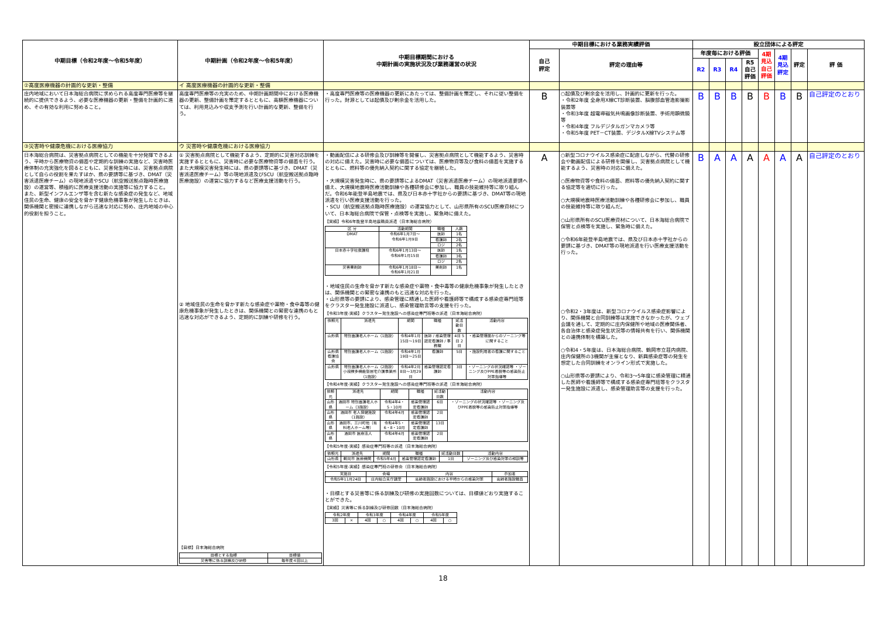| 中期目標（令和2年度～令和5年度） | 中期計画（令和2年度～令和5年度） | 中期目標期間における 中期計画の実施状況及び業務運営の状況 | 中期目標における業務実績評価 | | 設立団体による評定 | | | | | | | |
| --- | --- | --- | --- | --- | --- | --- | --- | --- | --- | --- | --- | --- |
| | | | 自己 評定 | 評定の理由等 | 年度毎における評価 | | | | 4期 見込 自己 評価 | 4期 見込 評定 | 評定 | 評 価 |
| | | | | | R2 | R3 | R4 | R5 自己 評価 | | | | |
| ②高度医療機器の計画的な更新・整備 | イ 高度医療機器の計画的な更新・整備 | | | | | | | | | | | |
| 庄内地域において日本海総合病院に求められる高度専門医療等を継続的に提供できるよう、必要な医療機器の更新・整備を計画的に進め、その有効な利用に努めること。 | 高度専門医療等の充実のため、中期計画期間中における医療機器の更新、整備計画を策定するとともに、高額医療機器については、利用見込みや収支予測を行い計画的な更新、整備を行う。 | ・高度専門医療等の医療機器の更新にあたっては、整備計画を策定し、それに従い整備を行った。財源としては起債及び剰余金を活用した。 | B | ○起債及び剰余金を活用し、計画的に更新を行った。 ・令和2年度 全身用X線CT診断装置、脳腹部血管造影撮影装置等 ・令和3年度 超電導磁気共鳴画像診断装置、手術用顕微鏡等 ・令和4年度 フルデジタルガンマカメラ等 ・令和5年度 PET－CT装置、デジタルX線TVシステム等 | B | B | B | B | B | B | B | 自己評定のとおり |
| ③災害時や健康危機における医療協力 | ウ 災害時や健康危機における医療協力 | | | | | | | | | | | |
| 日本海総合病院は、災害拠点病院としての機能を十分発揮できるよう、平時から医療物資の備蓄や定期的な訓練の実施など、災害時医療体制の充実強化を図るとともに、災害発生時には、災害拠点病院として自らの役割を果たすほか、県の要請等に基づき、DMAT（災害派遣医療チーム）の現地派遣やSCU（航空搬送拠点臨時医療施設）の運営等、積極的に医療支援活動の実施等に協力すること。 また、新型インフルエンザ等を含む新たな感染症の発生など、地域住民の生命、健康の安全を脅かす健康危機事象が発生したときは、関係機関と密接に連携しながら迅速な対応に努め、庄内地域の中心的役割を担うこと。 | ① 災害拠点病院として機能するよう、定期的に災害対応訓練を実施するとともに、災害時に必要な医療物資等の備蓄を行う。また大規模災害発生時には、県の要請等に基づき、DMAT（災害派遣医療チーム）等の現地派遣及びSCU（航空搬送拠点臨時医療施設）の運営に協力するなど医療支援活動を行う。 ② 地域住民の生命を脅かす新たな感染症や薬物・食中毒等の健康危機事象が発生したときは、関係機関との緊密な連携のもと迅速な対応ができるよう、定期的に訓練や研修を行う。 【目標】日本海総合病院 / 目標とする指標 / 目標値 / / 災害等に係る訓練及び研修 / 毎年度４回以上 / | ・動画配信による研修会及び訓練等を開催し、災害拠点病院として機能するよう、災害時の対応に備えた。災害時に必要な備蓄については、医療物資等及び食料の備蓄を実施するとともに、燃料等の優先納入契約に関する協定を継続した。 ・大規模災害発生時に、県の要請等によるDMAT（災害派遣医療チーム）の現地派遣要請へ備え、大規模地震時医療活動訓練や各種研修会に参加し、職員の技能維持等に取り組んだ。令和6年能登半島地震では、県及び日本赤十字社からの要請に基づき、DMAT等の現地派遣を行い医療支援活動を行った。 ・SCU（航空搬送拠点臨時医療施設）の運営協力として、山形県所有のSCU医療資材について、日本海総合病院で保管・点検等を実施し、緊急時に備えた。 【実績】令和6年能登半島地震職員派遣（日本海総合病院） / 区 分 / 活動期間 / 職種 / 人数 / / DMAT / 令和6年1月7日～ 令和6年1月9日 / 医師 / 1名 / / / / 看護師 / 2名 / / / / ロジ / 2名 / / 日本赤十字社救護班 / 令和6年1月13日～ 令和6年1月15日 / 医師 / 1名 / / / / 看護師 / 3名 / / / / ロジ / 2名 / / 災害薬剤師 / 令和6年1月18日～ 令和6年1月21日 / 薬剤師 / 1名 / ・地域住民の生命を脅かす新たな感染症や薬物・食中毒等の健康危機事象が発生したときは、関係機関との緊密な連携のもと迅速な対応を行った。 ・山形県等の要請により、感染管理に精通した医師や看護師等で構成する感染症専門班等をクラスター発生施設に派遣し、感染管理助言等の支援を行った。 【令和3年度-実績】クラスター発生施設への感染症専門班等の派遣（日本海総合病院） / 依頼元 / 派遣先 / 期間 / 職種 / 延活動日数 / 活動内容 / / 山形県 / 特別養護老人ホーム（1施設） / 令和4年1月15日～19日 / 医師 / 感染管理認定看護師 / 事務職 / 4日 5日 2日 / ・感染管理面からのゾーニング等に関すること / / 山形県看護協会 / 特別養護老人ホーム（1施設） / 令和4年1月19日～25日 / 看護師 / 5日 / ・施設利用者の看護に関すること / / 山形県 / 特別養護老人ホーム（2施設）小規模多機能型居宅介護事業所（1施設） / 令和4年2月8日～3月29日 / 感染管理認定看護師 / 3日 / ・ゾーニングの状況確認等 ・ゾーニング及びPPE着脱等の感染防止対策指導等 / 【令和4年度-実績】クラスター発生施設への感染症専門班等の派遣（日本海総合病院） / 依頼元 / 派遣先 / 期間 / 職種 / 延活動日数 / 活動内容 / / 山形県 / 酒田市 特別養護老人ホーム（3施設） / 令和4年4・5・10月 / 感染管理認定看護師 / 6日 / ・ゾーニングの状況確認等 ・ゾーニング及びPPE着脱等の感染防止対策指導等 / / 山形県 / 酒田市 老人保健施設（1施設） / 令和4年4月 / 感染管理認定看護師 / 2日 / / / 山形県 / 酒田市、三川町他（有料老人ホーム等） / 令和4年5・6・8・10月 / 感染管理認定看護師 / 13日 / / / 山形県 / 酒田市 医療法人 / 令和4年4月 / 感染管理認定看護師 / 2日 / / 【令和5年度-実績】感染症専門班等の派遣（日本海総合病院） / 依頼元 / 派遣先 / 期間 / 職種 / 延活動日数 / 活動内容 / / 山形県 / 鶴岡市 医療機関 / 令和5年4月 / 感染管理認定看護師 / 1日 / ゾーニング及び感染対策の相談等 / 【令和5年度-実績】感染症専門班の研修会（日本海総合病院） / 実施日 / 会場 / 内容 / 参加者 / / 令和5年11月24日 / 庄内総合支庁講堂 / 高齢者施設における平時からの感染対策 / 高齢者施設職員 / ・目標とする災害等に係る訓練及び研修の実施回数については、目標値どおり実施することができた。 【実績】災害等に係る訓練及び研修回数（日本海総合病院） / 令和2年度 / / 令和3年度 / / 令和4年度 / / 令和5年度 / / / 3回 / × / 4回 / ○ / 4回 / ○ / 4回 / ○ / | A | ○新型コロナウイルス感染症に配慮しながら、代替の研修会や動画配信による研修を開催し、災害拠点病院として機能するよう、災害時の対応に備えた。 ○医療物資等や食料の備蓄、燃料等の優先納入契約に関する協定等を適切に行った。 ○大規模地震時医療活動訓練や各種研修会に参加し、職員の技能維持等に取り組んだ。 ○山形県所有のSCU医療資材について、日本海総合病院で保管と点検等を実施し、緊急時に備えた。 ○令和6年能登半島地震では、県及び日本赤十字社からの要請に基づき、DMAT等の現地派遣を行い医療支援活動を行った。 ○令和2・3年度は、新型コロナウイルス感染症影響により、関係機関と合同訓練等は実施できなかったが、ウェブ会議を通して、定期的に庄内保健所や地域の医療関係者、各自治体と感染症発生状況等の情報共有を行い、関係機関との連携体制を構築した。 ○令和4・5年度は、日本海総合病院、鶴岡市立荘内病院、庄内保健所の3機関が主催となり、新興感染症等の発生を想定した合同訓練をオンライン形式で実施した。 ○山形県等の要請により、令和3～5年度に感染管理に精通した医師や看護師等で構成する感染症専門班等をクラスター発生施設に派遣し、感染管理助言等の支援を行った。 | B | A | A | A | A | A | A | 自己評定のとおり |
18